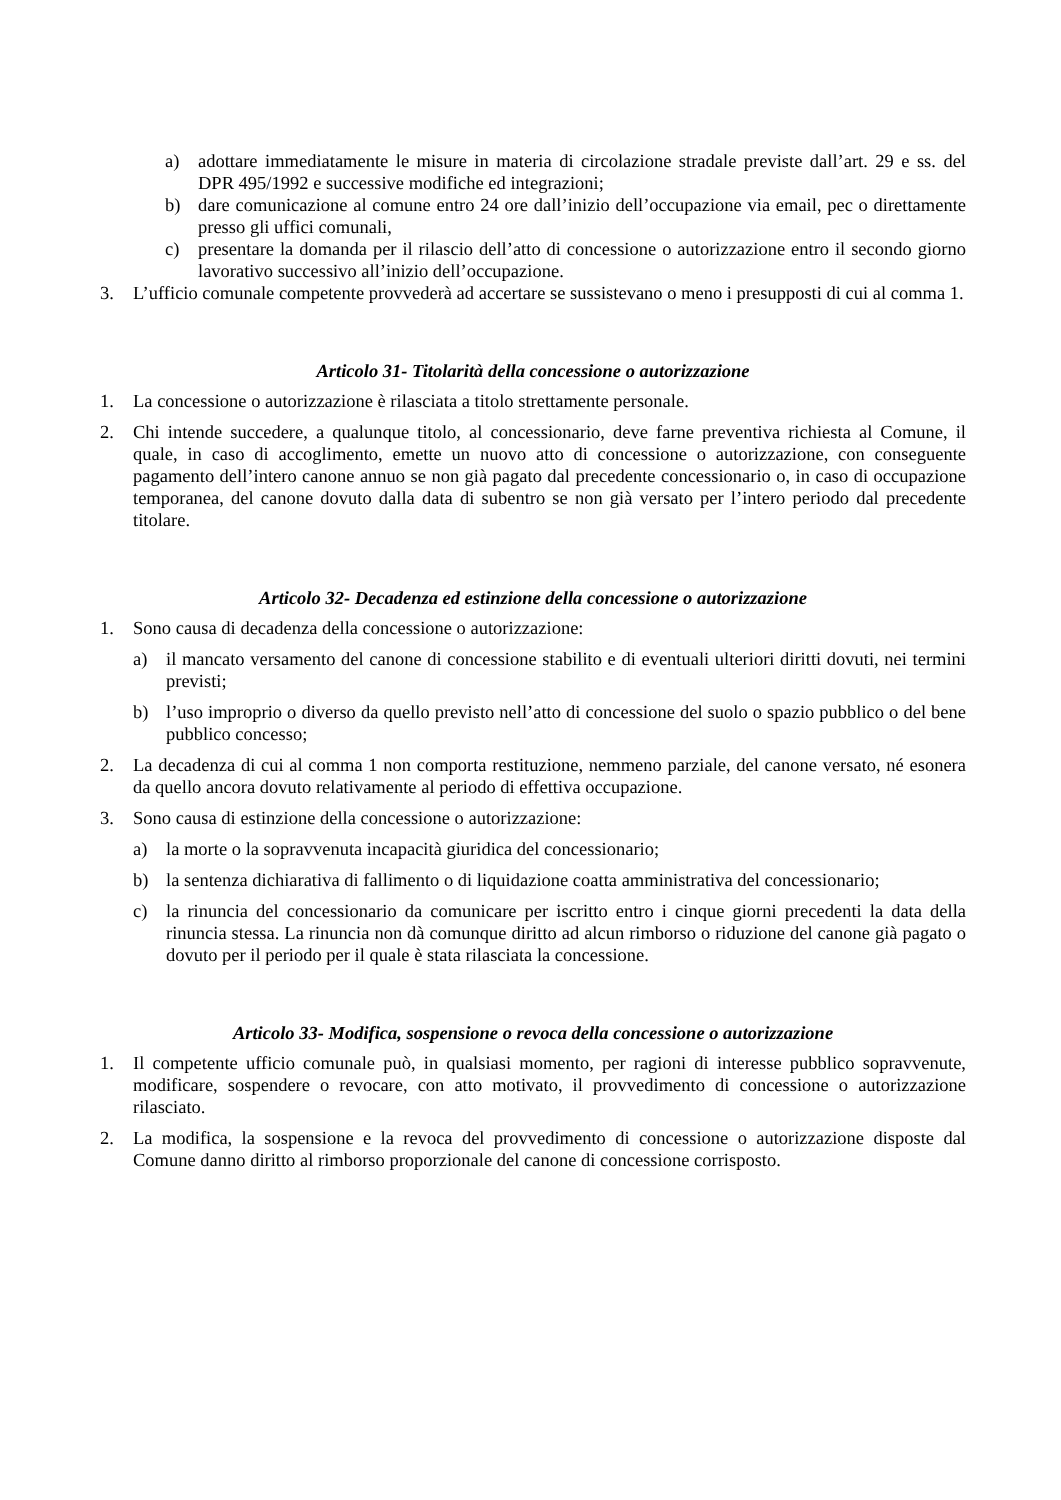a) adottare immediatamente le misure in materia di circolazione stradale previste dall’art. 29 e ss. del DPR 495/1992 e successive modifiche ed integrazioni;
b) dare comunicazione al comune entro 24 ore dall’inizio dell’occupazione via email, pec o direttamente presso gli uffici comunali,
c) presentare la domanda per il rilascio dell’atto di concessione o autorizzazione entro il secondo giorno lavorativo successivo all’inizio dell’occupazione.
3. L’ufficio comunale competente provvederà ad accertare se sussistevano o meno i presupposti di cui al comma 1.
Articolo 31- Titolarità della concessione o autorizzazione
1. La concessione o autorizzazione è rilasciata a titolo strettamente personale.
2. Chi intende succedere, a qualunque titolo, al concessionario, deve farne preventiva richiesta al Comune, il quale, in caso di accoglimento, emette un nuovo atto di concessione o autorizzazione, con conseguente pagamento dell’intero canone annuo se non già pagato dal precedente concessionario o, in caso di occupazione temporanea, del canone dovuto dalla data di subentro se non già versato per l’intero periodo dal precedente titolare.
Articolo 32- Decadenza ed estinzione della concessione o autorizzazione
1. Sono causa di decadenza della concessione o autorizzazione:
a) il mancato versamento del canone di concessione stabilito e di eventuali ulteriori diritti dovuti, nei termini previsti;
b) l’uso improprio o diverso da quello previsto nell’atto di concessione del suolo o spazio pubblico o del bene pubblico concesso;
2. La decadenza di cui al comma 1 non comporta restituzione, nemmeno parziale, del canone versato, né esonera da quello ancora dovuto relativamente al periodo di effettiva occupazione.
3. Sono causa di estinzione della concessione o autorizzazione:
a) la morte o la sopravvenuta incapacità giuridica del concessionario;
b) la sentenza dichiarativa di fallimento o di liquidazione coatta amministrativa del concessionario;
c) la rinuncia del concessionario da comunicare per iscritto entro i cinque giorni precedenti la data della rinuncia stessa. La rinuncia non dà comunque diritto ad alcun rimborso o riduzione del canone già pagato o dovuto per il periodo per il quale è stata rilasciata la concessione.
Articolo 33- Modifica, sospensione o revoca della concessione o autorizzazione
1. Il competente ufficio comunale può, in qualsiasi momento, per ragioni di interesse pubblico sopravvenute, modificare, sospendere o revocare, con atto motivato, il provvedimento di concessione o autorizzazione rilasciato.
2. La modifica, la sospensione e la revoca del provvedimento di concessione o autorizzazione disposte dal Comune danno diritto al rimborso proporzionale del canone di concessione corrisposto.